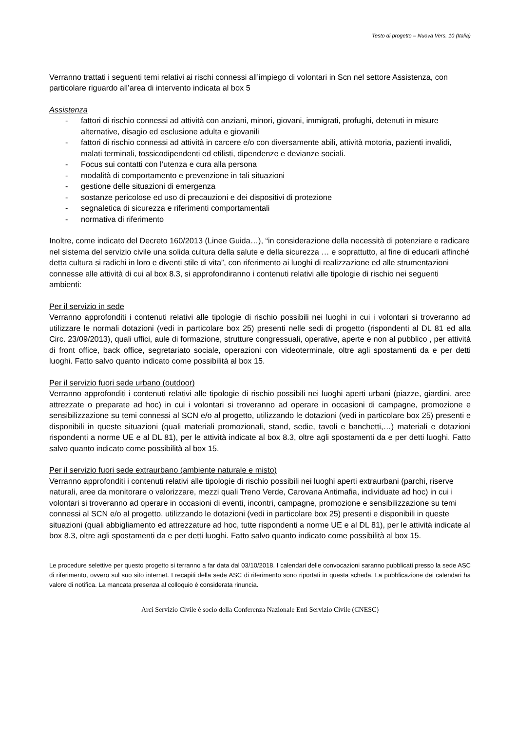Testo di progetto – Nuova Vers. 10 (Italia)
Verranno trattati i seguenti temi relativi ai rischi connessi all’impiego di volontari in Scn nel settore Assistenza, con particolare riguardo all’area di intervento indicata al box 5
Assistenza
- fattori di rischio connessi ad attività con anziani, minori, giovani, immigrati, profughi, detenuti in misure alternative, disagio ed esclusione adulta e giovanili
- fattori di rischio connessi ad attività in carcere e/o con diversamente abili, attività motoria, pazienti invalidi, malati terminali, tossicodipendenti ed etilisti, dipendenze e devianze sociali.
- Focus sui contatti con l’utenza e cura alla persona
- modalità di comportamento e prevenzione in tali situazioni
- gestione delle situazioni di emergenza
- sostanze pericolose ed uso di precauzioni e dei dispositivi di protezione
- segnaletica di sicurezza e riferimenti comportamentali
- normativa di riferimento
Inoltre, come indicato del Decreto 160/2013 (Linee Guida…), “in considerazione della necessità di potenziare e radicare nel sistema del servizio civile una solida cultura della salute e della sicurezza … e soprattutto, al fine di educarli affinché detta cultura si radichi in loro e diventi stile di vita”, con riferimento ai luoghi di realizzazione ed alle strumentazioni connesse alle attività di cui al box 8.3, si approfondiranno i contenuti relativi alle tipologie di rischio nei seguenti ambienti:
Per il servizio in sede
Verranno approfonditi i contenuti relativi alle tipologie di rischio possibili nei luoghi in cui i volontari si troveranno ad utilizzare le normali dotazioni (vedi in particolare box 25) presenti nelle sedi di progetto (rispondenti al DL 81 ed alla Circ. 23/09/2013), quali uffici, aule di formazione, strutture congressuali, operative, aperte e non al pubblico , per attività di front office, back office, segretariato sociale, operazioni con videoterminale, oltre agli spostamenti da e per detti luoghi. Fatto salvo quanto indicato come possibilità al box 15.
Per il servizio fuori sede urbano (outdoor)
Verranno approfonditi i contenuti relativi alle tipologie di rischio possibili nei luoghi aperti urbani (piazze, giardini, aree attrezzate o preparate ad hoc) in cui i volontari si troveranno ad operare in occasioni di campagne, promozione e sensibilizzazione su temi connessi al SCN e/o al progetto, utilizzando le dotazioni (vedi in particolare box 25) presenti e disponibili in queste situazioni (quali materiali promozionali, stand, sedie, tavoli e banchetti,…) materiali e dotazioni rispondenti a norme UE e al DL 81), per le attività indicate al box 8.3, oltre agli spostamenti da e per detti luoghi. Fatto salvo quanto indicato come possibilità al box 15.
Per il servizio fuori sede extraurbano (ambiente naturale e misto)
Verranno approfonditi i contenuti relativi alle tipologie di rischio possibili nei luoghi aperti extraurbani (parchi, riserve naturali, aree da monitorare o valorizzare, mezzi quali Treno Verde, Carovana Antimafia, individuate ad hoc) in cui i volontari si troveranno ad operare in occasioni di eventi, incontri, campagne, promozione e sensibilizzazione su temi connessi al SCN e/o al progetto, utilizzando le dotazioni (vedi in particolare box 25) presenti e disponibili in queste situazioni (quali abbigliamento ed attrezzature ad hoc, tutte rispondenti a norme UE e al DL 81), per le attività indicate al box 8.3, oltre agli spostamenti da e per detti luoghi. Fatto salvo quanto indicato come possibilità al box 15.
Le procedure selettive per questo progetto si terranno a far data dal 03/10/2018. I calendari delle convocazioni saranno pubblicati presso la sede ASC di riferimento, ovvero sul suo sito internet. I recapiti della sede ASC di riferimento sono riportati in questa scheda. La pubblicazione dei calendari ha valore di notifica. La mancata presenza al colloquio è considerata rinuncia.
Arci Servizio Civile è socio della Conferenza Nazionale Enti Servizio Civile (CNESC)